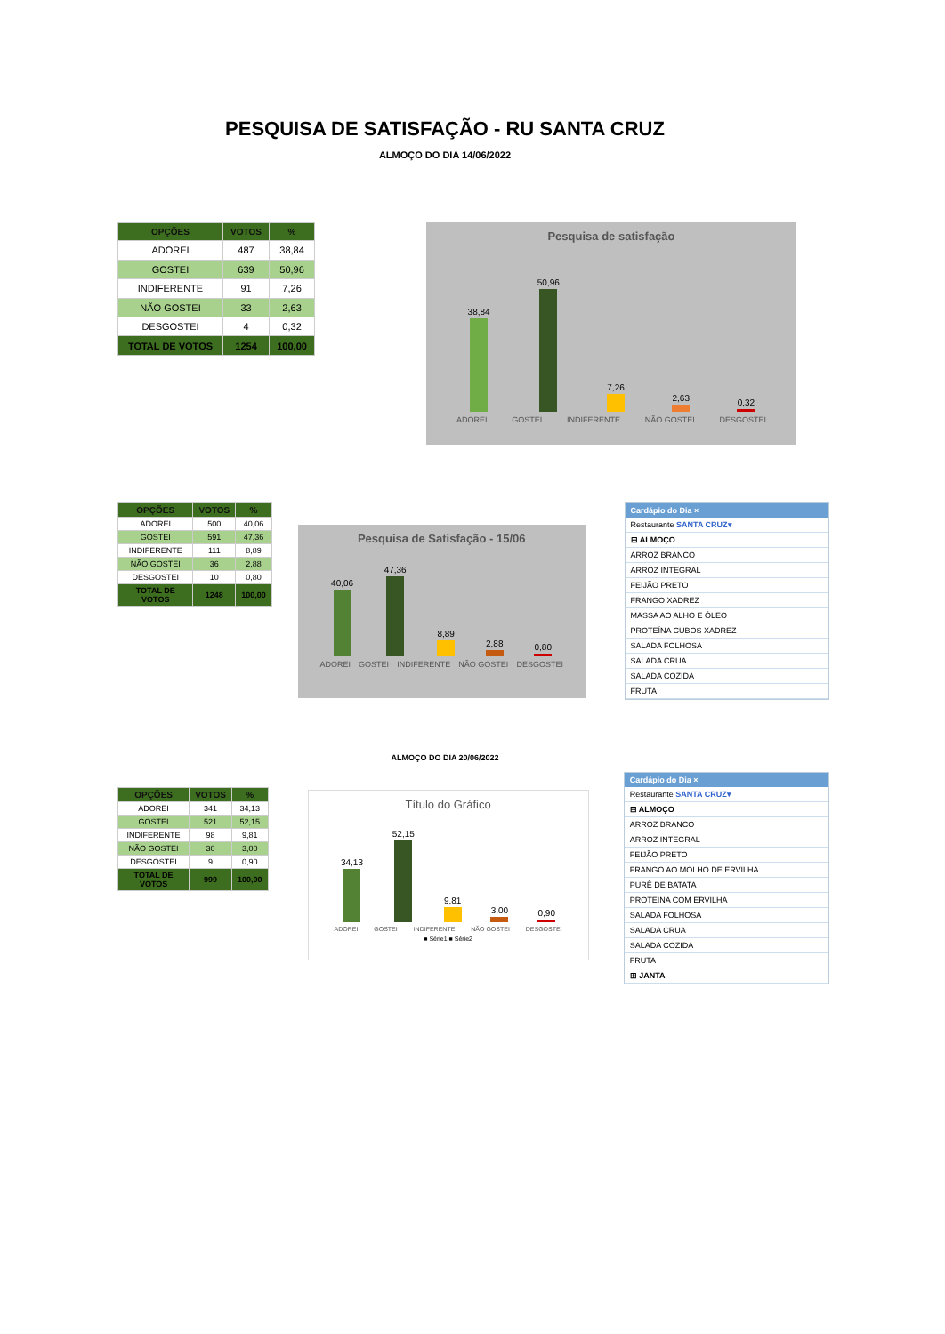PESQUISA DE SATISFAÇÃO - RU SANTA CRUZ
ALMOÇO DO DIA 14/06/2022
| OPÇÕES | VOTOS | % |
| --- | --- | --- |
| ADOREI | 487 | 38,84 |
| GOSTEI | 639 | 50,96 |
| INDIFERENTE | 91 | 7,26 |
| NÃO GOSTEI | 33 | 2,63 |
| DESGOSTEI | 4 | 0,32 |
| TOTAL DE VOTOS | 1254 | 100,00 |
Pesquisa de satisfação
38,84
50,96
7,26
2,63
0,32
ADOREI GOSTEI INDIFERENTE NÃO GOSTEI DESGOSTEI
| OPÇÕES | VOTOS | % |
| --- | --- | --- |
| ADOREI | 500 | 40,06 |
| GOSTEI | 591 | 47,36 |
| INDIFERENTE | 111 | 8,89 |
| NÃO GOSTEI | 36 | 2,88 |
| DESGOSTEI | 10 | 0,80 |
| TOTAL DE VOTOS | 1248 | 100,00 |
Pesquisa de Satisfação - 15/06
40,06
47,36
8,89
2,88
0,80
ADOREI GOSTEI INDIFERENTE NÃO GOSTEI DESGOSTEI
Cardápio do Dia ×
Restaurante SANTA CRUZ▾
⊟ ALMOÇO
ARROZ BRANCO
ARROZ INTEGRAL
FEIJÃO PRETO
FRANGO XADREZ
MASSA AO ALHO E ÓLEO
PROTEÍNA CUBOS XADREZ
SALADA FOLHOSA
SALADA CRUA
SALADA COZIDA
FRUTA
ALMOÇO DO DIA 20/06/2022
| OPÇÕES | VOTOS | % |
| --- | --- | --- |
| ADOREI | 341 | 34,13 |
| GOSTEI | 521 | 52,15 |
| INDIFERENTE | 98 | 9,81 |
| NÃO GOSTEI | 30 | 3,00 |
| DESGOSTEI | 9 | 0,90 |
| TOTAL DE VOTOS | 999 | 100,00 |
Título do Gráfico
34,13
52,15
9,81
3,00
0,90
ADOREI GOSTEI INDIFERENTE NÃO GOSTEI DESGOSTEI
■ Série1 ■ Série2
Cardápio do Dia ×
Restaurante SANTA CRUZ▾
⊟ ALMOÇO
ARROZ BRANCO
ARROZ INTEGRAL
FEIJÃO PRETO
FRANGO AO MOLHO DE ERVILHA
PURÊ DE BATATA
PROTEÍNA COM ERVILHA
SALADA FOLHOSA
SALADA CRUA
SALADA COZIDA
FRUTA
⊞ JANTA